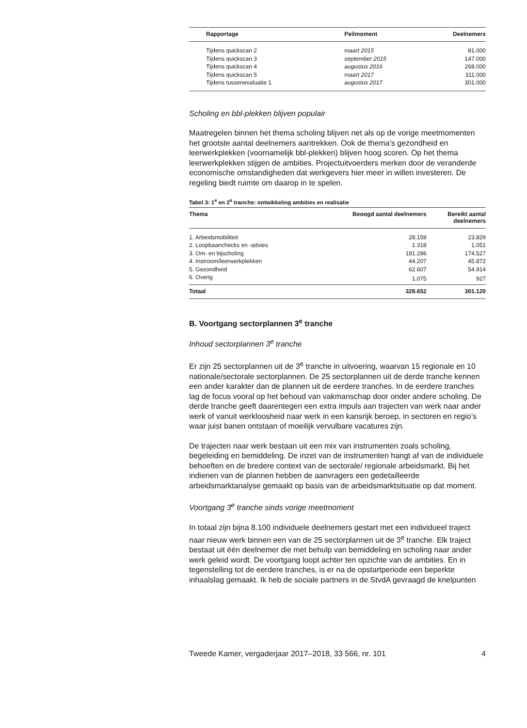| Rapportage | Peilmoment | Deelnemers |
| --- | --- | --- |
| Tijdens quickscan 2 | maart 2015 | 81.000 |
| Tijdens quickscan 3 | september 2015 | 147.000 |
| Tijdens quickscan 4 | augustus 2016 | 268.000 |
| Tijdens quickscan 5 | maart 2017 | 311.000 |
| Tijdens tussenevaluatie 1 | augustus 2017 | 301.000 |
Scholing en bbl-plekken blijven populair
Maatregelen binnen het thema scholing blijven net als op de vorige meetmomenten het grootste aantal deelnemers aantrekken. Ook de thema’s gezondheid en leerwerkplekken (voornamelijk bbl-plekken) blijven hoog scoren. Op het thema leerwerkplekken stijgen de ambities. Projec­tuitvoerders merken door de veranderde economische omstandigheden dat werkgevers hier meer in willen investeren. De regeling biedt ruimte om daarop in te spelen.
Tabel 3: 1<sup>e</sup> en 2<sup>e</sup> tranche: ontwikkeling ambities en realisatie
| Thema | Beoogd aantal deelnemers | Bereikt aantal deelnemers |
| --- | --- | --- |
| 1. Arbeidsmobiliteit | 28.159 | 23.829 |
| 2. Loopbaanchecks en -advies | 1.318 | 1.051 |
| 3. Om- en bijscholing | 191.286 | 174.527 |
| 4. Instroom/leerwerkplekken | 44.207 | 45.872 |
| 5. Gezondheid | 62.607 | 54.914 |
| 6. Overig | 1.075 | 927 |
| Totaal | 328.652 | 301.120 |
B. Voortgang sectorplannen 3<sup>e</sup> tranche
Inhoud sectorplannen 3<sup>e</sup> tranche
Er zijn 25 sectorplannen uit de 3<sup>e</sup> tranche in uitvoering, waarvan 15 regionale en 10 nationale/sectorale sectorplannen. De 25 sectorplannen uit de derde tranche kennen een ander karakter dan de plannen uit de eerdere tranches. In de eerdere tranches lag de focus vooral op het behoud van vakmanschap door onder andere scholing. De derde tranche geeft daarentegen een extra impuls aan trajecten van werk naar ander werk of vanuit werkloosheid naar werk in een kansrijk beroep, in sectoren en regio’s waar juist banen ontstaan of moeilijk vervulbare vacatures zijn.
De trajecten naar werk bestaan uit een mix van instrumenten zoals scholing, begeleiding en bemiddeling. De inzet van de instrumenten hangt af van de individuele behoeften en de bredere context van de sectorale/ regionale arbeidsmarkt. Bij het indienen van de plannen hebben de aanvragers een gedetailleerde arbeidsmarktanalyse gemaakt op basis van de arbeidsmarktsituatie op dat moment.
Voortgang 3<sup>e</sup> tranche sinds vorige meetmoment
In totaal zijn bijna 8.100 individuele deelnemers gestart met een indivi­dueel traject naar nieuw werk binnen een van de 25 sectorplannen uit de 3<sup>e</sup> tranche. Elk traject bestaat uit één deelnemer die met behulp van bemiddeling en scholing naar ander werk geleid wordt. De voortgang loopt achter ten opzichte van de ambities. En in tegenstelling tot de eerdere tranches, is er na de opstartperiode een beperkte inhaalslag gemaakt. Ik heb de sociale partners in de StvdA gevraagd de knelpunten
Tweede Kamer, vergaderjaar 2017–2018, 33 566, nr. 101 4